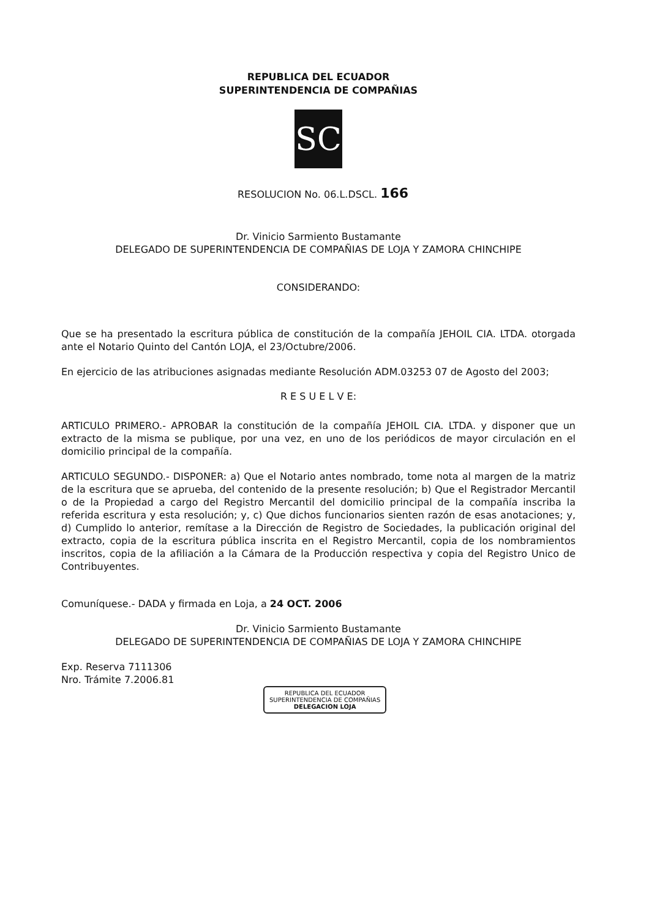REPUBLICA DEL ECUADOR
SUPERINTENDENCIA DE COMPAÑIAS
SC
RESOLUCION No. 06.L.DSCL. 166
Dr. Vinicio Sarmiento Bustamante
DELEGADO DE SUPERINTENDENCIA DE COMPAÑIAS DE LOJA Y ZAMORA CHINCHIPE
CONSIDERANDO:
Que se ha presentado la escritura pública de constitución de la compañía JEHOIL CIA. LTDA. otorgada ante el Notario Quinto del Cantón LOJA, el 23/Octubre/2006.
En ejercicio de las atribuciones asignadas mediante Resolución ADM.03253 07 de Agosto del 2003;
R E S U E L V E:
ARTICULO PRIMERO.- APROBAR la constitución de la compañía JEHOIL CIA. LTDA. y disponer que un extracto de la misma se publique, por una vez, en uno de los periódicos de mayor circulación en el domicilio principal de la compañía.
ARTICULO SEGUNDO.- DISPONER: a) Que el Notario antes nombrado, tome nota al margen de la matriz de la escritura que se aprueba, del contenido de la presente resolución; b) Que el Registrador Mercantil o de la Propiedad a cargo del Registro Mercantil del domicilio principal de la compañía inscriba la referida escritura y esta resolución; y, c) Que dichos funcionarios sienten razón de esas anotaciones; y, d) Cumplido lo anterior, remítase a la Dirección de Registro de Sociedades, la publicación original del extracto, copia de la escritura pública inscrita en el Registro Mercantil, copia de los nombramientos inscritos, copia de la afiliación a la Cámara de la Producción respectiva y copia del Registro Unico de Contribuyentes.
Comuníquese.- DADA y firmada en Loja, a 24 OCT. 2006
Dr. Vinicio Sarmiento Bustamante
DELEGADO DE SUPERINTENDENCIA DE COMPAÑIAS DE LOJA Y ZAMORA CHINCHIPE
Exp. Reserva 7111306
Nro. Trámite 7.2006.81
REPUBLICA DEL ECUADOR
SUPERINTENDENCIA DE COMPAÑIAS
DELEGACION LOJA